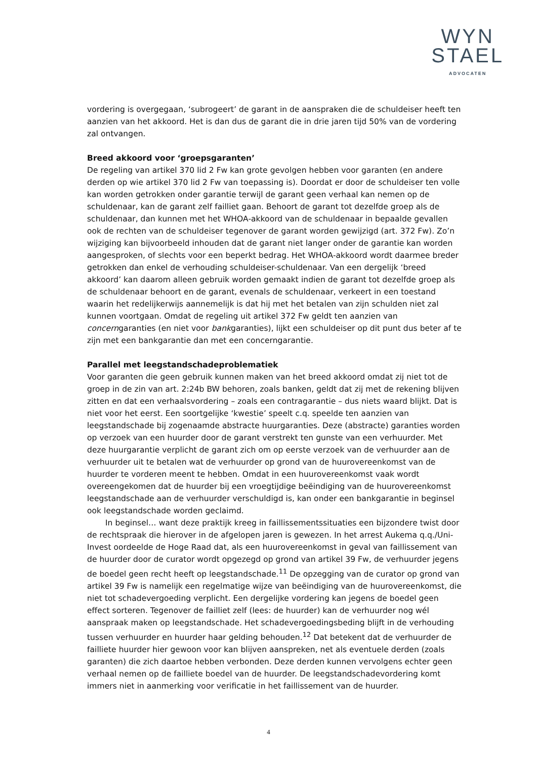WYN
STAEL
ADVOCATEN
vordering is overgegaan, ‘subrogeert’ de garant in de aanspraken die de schuldeiser heeft ten aanzien van het akkoord. Het is dan dus de garant die in drie jaren tijd 50% van de vordering zal ontvangen.
Breed akkoord voor ‘groepsgaranten’
De regeling van artikel 370 lid 2 Fw kan grote gevolgen hebben voor garanten (en andere derden op wie artikel 370 lid 2 Fw van toepassing is). Doordat er door de schuldeiser ten volle kan worden getrokken onder garantie terwijl de garant geen verhaal kan nemen op de schuldenaar, kan de garant zelf failliet gaan. Behoort de garant tot dezelfde groep als de schuldenaar, dan kunnen met het WHOA-akkoord van de schuldenaar in bepaalde gevallen ook de rechten van de schuldeiser tegenover de garant worden gewijzigd (art. 372 Fw). Zo’n wijziging kan bijvoorbeeld inhouden dat de garant niet langer onder de garantie kan worden aangesproken, of slechts voor een beperkt bedrag. Het WHOA-akkoord wordt daarmee breder getrokken dan enkel de verhouding schuldeiser-schuldenaar. Van een dergelijk ‘breed akkoord’ kan daarom alleen gebruik worden gemaakt indien de garant tot dezelfde groep als de schuldenaar behoort en de garant, evenals de schuldenaar, verkeert in een toestand waarin het redelijkerwijs aannemelijk is dat hij met het betalen van zijn schulden niet zal kunnen voortgaan. Omdat de regeling uit artikel 372 Fw geldt ten aanzien van concerngaranties (en niet voor bankgaranties), lijkt een schuldeiser op dit punt dus beter af te zijn met een bankgarantie dan met een concerngarantie.
Parallel met leegstandschadeproblematiek
Voor garanten die geen gebruik kunnen maken van het breed akkoord omdat zij niet tot de groep in de zin van art. 2:24b BW behoren, zoals banken, geldt dat zij met de rekening blijven zitten en dat een verhaalsvordering – zoals een contragarantie – dus niets waard blijkt. Dat is niet voor het eerst. Een soortgelijke ‘kwestie’ speelt c.q. speelde ten aanzien van leegstandschade bij zogenaamde abstracte huurgaranties. Deze (abstracte) garanties worden op verzoek van een huurder door de garant verstrekt ten gunste van een verhuurder. Met deze huurgarantie verplicht de garant zich om op eerste verzoek van de verhuurder aan de verhuurder uit te betalen wat de verhuurder op grond van de huurovereenkomst van de huurder te vorderen meent te hebben. Omdat in een huurovereenkomst vaak wordt overeengekomen dat de huurder bij een vroegtijdige beëindiging van de huurovereenkomst leegstandschade aan de verhuurder verschuldigd is, kan onder een bankgarantie in beginsel ook leegstandschade worden geclaimd.
In beginsel… want deze praktijk kreeg in faillissementssituaties een bijzondere twist door de rechtspraak die hierover in de afgelopen jaren is gewezen. In het arrest Aukema q.q./Uni-Invest oordeelde de Hoge Raad dat, als een huurovereenkomst in geval van faillissement van de huurder door de curator wordt opgezegd op grond van artikel 39 Fw, de verhuurder jegens de boedel geen recht heeft op leegstandschade.<sup>11</sup> De opzegging van de curator op grond van artikel 39 Fw is namelijk een regelmatige wijze van beëindiging van de huurovereenkomst, die niet tot schadevergoeding verplicht. Een dergelijke vordering kan jegens de boedel geen effect sorteren. Tegenover de failliet zelf (lees: de huurder) kan de verhuurder nog wél aanspraak maken op leegstandschade. Het schadevergoedingsbeding blijft in de verhouding tussen verhuurder en huurder haar gelding behouden.<sup>12</sup> Dat betekent dat de verhuurder de failliete huurder hier gewoon voor kan blijven aanspreken, net als eventuele derden (zoals garanten) die zich daartoe hebben verbonden. Deze derden kunnen vervolgens echter geen verhaal nemen op de failliete boedel van de huurder. De leegstandschadevordering komt immers niet in aanmerking voor verificatie in het faillissement van de huurder.
4